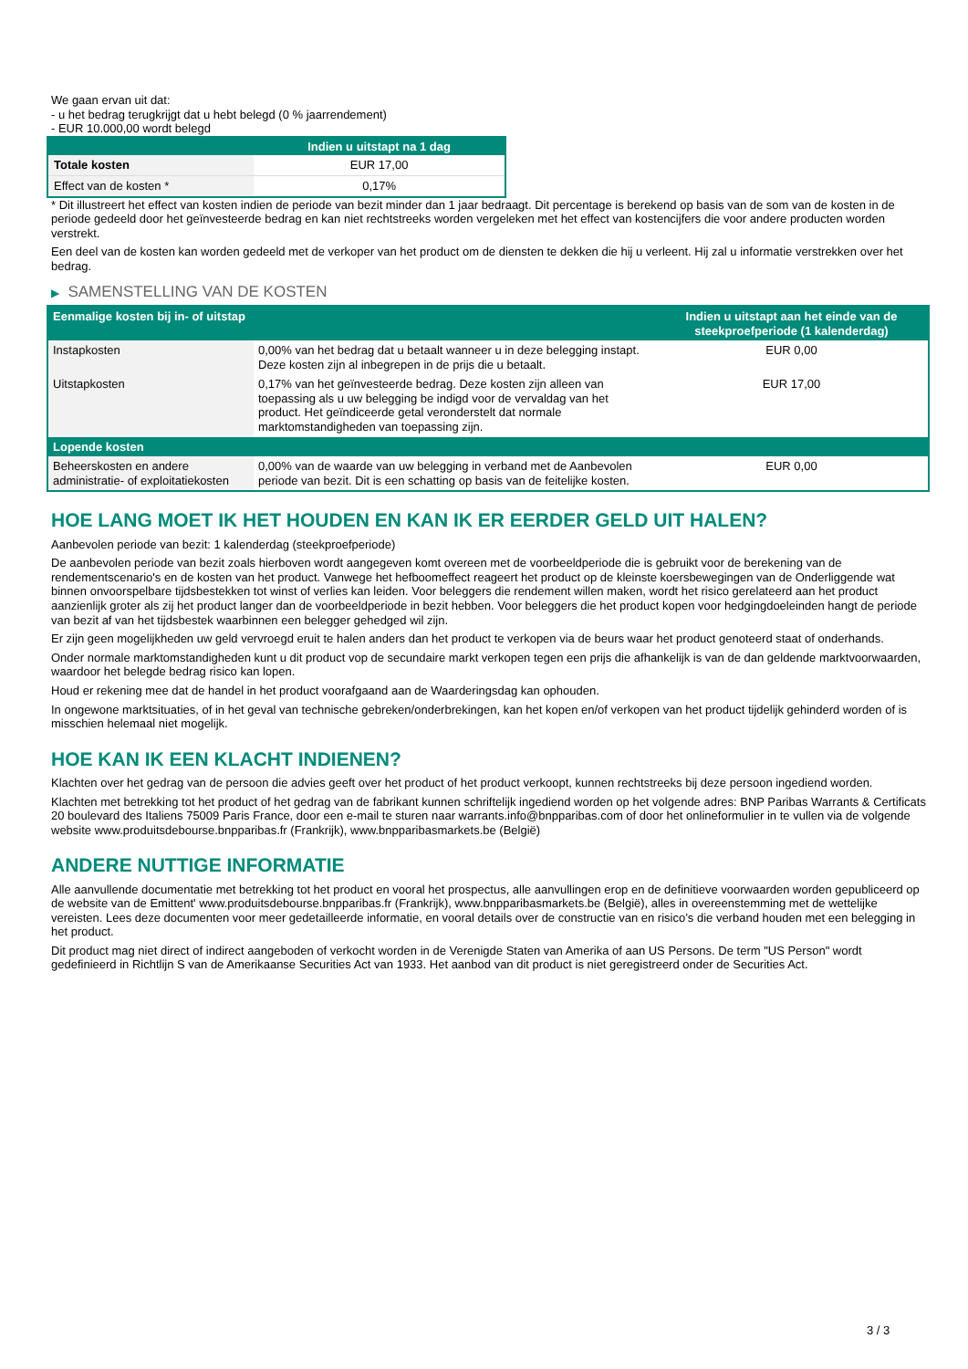We gaan ervan uit dat:
- u het bedrag terugkrijgt dat u hebt belegd (0 % jaarrendement)
- EUR 10.000,00 wordt belegd
| | Indien u uitstapt na 1 dag |
| --- | --- |
| Totale kosten | EUR 17,00 |
| Effect van de kosten * | 0,17% |
* Dit illustreert het effect van kosten indien de periode van bezit minder dan 1 jaar bedraagt. Dit percentage is berekend op basis van de som van de kosten in de periode gedeeld door het geïnvesteerde bedrag en kan niet rechtstreeks worden vergeleken met het effect van kostencijfers die voor andere producten worden verstrekt.
Een deel van de kosten kan worden gedeeld met de verkoper van het product om de diensten te dekken die hij u verleent. Hij zal u informatie verstrekken over het bedrag.
▶ SAMENSTELLING VAN DE KOSTEN
| Eenmalige kosten bij in- of uitstap | | Indien u uitstapt aan het einde van de steekproefperiode (1 kalenderdag) |
| --- | --- | --- |
| Instapkosten | 0,00% van het bedrag dat u betaalt wanneer u in deze belegging instapt. Deze kosten zijn al inbegrepen in de prijs die u betaalt. | EUR 0,00 |
| Uitstapkosten | 0,17% van het geïnvesteerde bedrag. Deze kosten zijn alleen van toepassing als u uw belegging be indigd voor de vervaldag van het product. Het geïndiceerde getal veronderstelt dat normale marktomstandigheden van toepassing zijn. | EUR 17,00 |
| Lopende kosten | | |
| Beheerskosten en andere administratie- of exploitatiekosten | 0,00% van de waarde van uw belegging in verband met de Aanbevolen periode van bezit. Dit is een schatting op basis van de feitelijke kosten. | EUR 0,00 |
HOE LANG MOET IK HET HOUDEN EN KAN IK ER EERDER GELD UIT HALEN?
Aanbevolen periode van bezit: 1 kalenderdag (steekproefperiode)
De aanbevolen periode van bezit zoals hierboven wordt aangegeven komt overeen met de voorbeeldperiode die is gebruikt voor de berekening van de rendementscenario's en de kosten van het product. Vanwege het hefboomeffect reageert het product op de kleinste koersbewegingen van de Onderliggende wat binnen onvoorspelbare tijdsbestekken tot winst of verlies kan leiden. Voor beleggers die rendement willen maken, wordt het risico gerelateerd aan het product aanzienlijk groter als zij het product langer dan de voorbeeldperiode in bezit hebben. Voor beleggers die het product kopen voor hedgingdoeleinden hangt de periode van bezit af van het tijdsbestek waarbinnen een belegger gehedged wil zijn.
Er zijn geen mogelijkheden uw geld vervroegd eruit te halen anders dan het product te verkopen via de beurs waar het product genoteerd staat of onderhands.
Onder normale marktomstandigheden kunt u dit product vop de secundaire markt verkopen tegen een prijs die afhankelijk is van de dan geldende marktvoorwaarden, waardoor het belegde bedrag risico kan lopen.
Houd er rekening mee dat de handel in het product voorafgaand aan de Waarderingsdag kan ophouden.
In ongewone marktsituaties, of in het geval van technische gebreken/onderbrekingen, kan het kopen en/of verkopen van het product tijdelijk gehinderd worden of is misschien helemaal niet mogelijk.
HOE KAN IK EEN KLACHT INDIENEN?
Klachten over het gedrag van de persoon die advies geeft over het product of het product verkoopt, kunnen rechtstreeks bij deze persoon ingediend worden.
Klachten met betrekking tot het product of het gedrag van de fabrikant kunnen schriftelijk ingediend worden op het volgende adres: BNP Paribas Warrants & Certificats 20 boulevard des Italiens 75009 Paris France, door een e-mail te sturen naar warrants.info@bnpparibas.com of door het onlineformulier in te vullen via de volgende website www.produitsdebourse.bnpparibas.fr (Frankrijk), www.bnpparibasmarkets.be (België)
ANDERE NUTTIGE INFORMATIE
Alle aanvullende documentatie met betrekking tot het product en vooral het prospectus, alle aanvullingen erop en de definitieve voorwaarden worden gepubliceerd op de website van de Emittent' www.produitsdebourse.bnpparibas.fr (Frankrijk), www.bnpparibasmarkets.be (België), alles in overeenstemming met de wettelijke vereisten. Lees deze documenten voor meer gedetailleerde informatie, en vooral details over de constructie van en risico’s die verband houden met een belegging in het product.
Dit product mag niet direct of indirect aangeboden of verkocht worden in de Verenigde Staten van Amerika of aan US Persons. De term "US Person" wordt gedefinieerd in Richtlijn S van de Amerikaanse Securities Act van 1933. Het aanbod van dit product is niet geregistreerd onder de Securities Act.
3 / 3